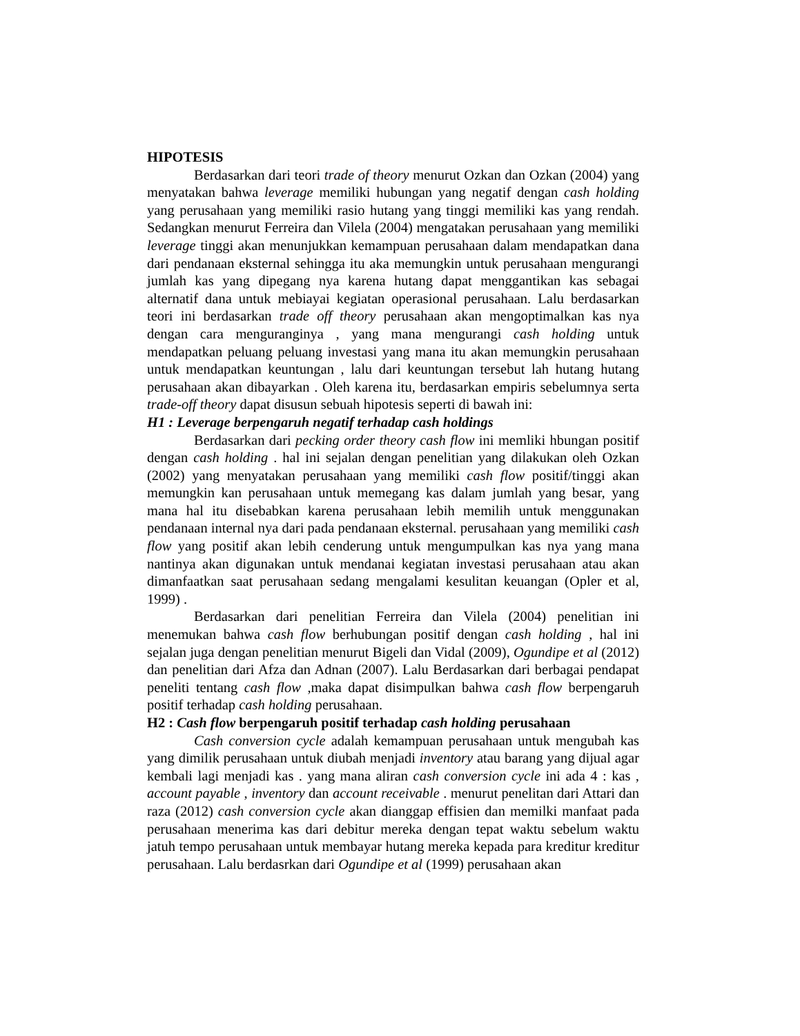HIPOTESIS
Berdasarkan dari teori trade of theory menurut Ozkan dan Ozkan (2004) yang menyatakan bahwa leverage memiliki hubungan yang negatif dengan cash holding yang perusahaan yang memiliki rasio hutang yang tinggi memiliki kas yang rendah. Sedangkan menurut Ferreira dan Vilela (2004) mengatakan perusahaan yang memiliki leverage tinggi akan menunjukkan kemampuan perusahaan dalam mendapatkan dana dari pendanaan eksternal sehingga itu aka memungkin untuk perusahaan mengurangi jumlah kas yang dipegang nya karena hutang dapat menggantikan kas sebagai alternatif dana untuk mebiayai kegiatan operasional perusahaan. Lalu berdasarkan teori ini berdasarkan trade off theory perusahaan akan mengoptimalkan kas nya dengan cara menguranginya , yang mana mengurangi cash holding untuk mendapatkan peluang peluang investasi yang mana itu akan memungkin perusahaan untuk mendapatkan keuntungan , lalu dari keuntungan tersebut lah hutang hutang perusahaan akan dibayarkan . Oleh karena itu, berdasarkan empiris sebelumnya serta trade-off theory dapat disusun sebuah hipotesis seperti di bawah ini:
H1 : Leverage berpengaruh negatif terhadap cash holdings
Berdasarkan dari pecking order theory cash flow ini memliki hbungan positif dengan cash holding . hal ini sejalan dengan penelitian yang dilakukan oleh Ozkan (2002) yang menyatakan perusahaan yang memiliki cash flow positif/tinggi akan memungkin kan perusahaan untuk memegang kas dalam jumlah yang besar, yang mana hal itu disebabkan karena perusahaan lebih memilih untuk menggunakan pendanaan internal nya dari pada pendanaan eksternal. perusahaan yang memiliki cash flow yang positif akan lebih cenderung untuk mengumpulkan kas nya yang mana nantinya akan digunakan untuk mendanai kegiatan investasi perusahaan atau akan dimanfaatkan saat perusahaan sedang mengalami kesulitan keuangan (Opler et al, 1999) .
Berdasarkan dari penelitian Ferreira dan Vilela (2004) penelitian ini menemukan bahwa cash flow berhubungan positif dengan cash holding , hal ini sejalan juga dengan penelitian menurut Bigeli dan Vidal (2009), Ogundipe et al (2012) dan penelitian dari Afza dan Adnan (2007). Lalu Berdasarkan dari berbagai pendapat peneliti tentang cash flow ,maka dapat disimpulkan bahwa cash flow berpengaruh positif terhadap cash holding perusahaan.
H2 : Cash flow berpengaruh positif terhadap cash holding perusahaan
Cash conversion cycle adalah kemampuan perusahaan untuk mengubah kas yang dimilik perusahaan untuk diubah menjadi inventory atau barang yang dijual agar kembali lagi menjadi kas . yang mana aliran cash conversion cycle ini ada 4 : kas , account payable , inventory dan account receivable . menurut penelitan dari Attari dan raza (2012) cash conversion cycle akan dianggap effisien dan memilki manfaat pada perusahaan menerima kas dari debitur mereka dengan tepat waktu sebelum waktu jatuh tempo perusahaan untuk membayar hutang mereka kepada para kreditur kreditur perusahaan. Lalu berdasrkan dari Ogundipe et al (1999) perusahaan akan